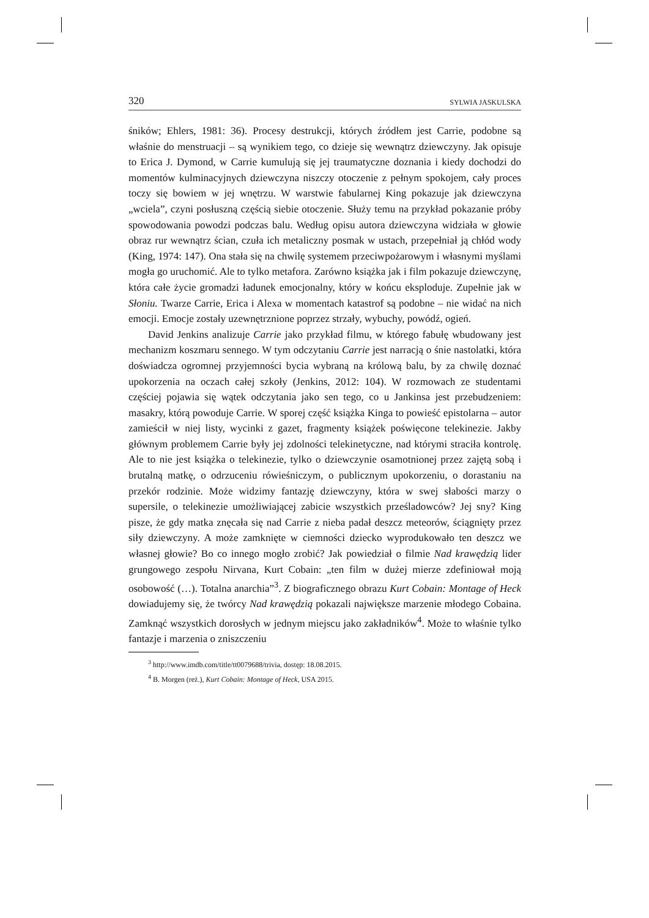320 SYLWIA JASKULSKA
śników; Ehlers, 1981: 36). Procesy destrukcji, których źródłem jest Carrie, podobne są właśnie do menstruacji – są wynikiem tego, co dzieje się wewnątrz dziewczyny. Jak opisuje to Erica J. Dymond, w Carrie kumulują się jej traumatyczne doznania i kiedy dochodzi do momentów kulminacyjnych dziewczyna niszczy otoczenie z pełnym spokojem, cały proces toczy się bowiem w jej wnętrzu. W warstwie fabularnej King pokazuje jak dziewczyna „wciela”, czyni posłuszną częścią siebie otoczenie. Służy temu na przykład pokazanie próby spowodowania powodzi podczas balu. Według opisu autora dziewczyna widziała w głowie obraz rur wewnątrz ścian, czuła ich metaliczny posmak w ustach, przepełniał ją chłód wody (King, 1974: 147). Ona stała się na chwilę systemem przeciwpożarowym i własnymi myślami mogła go uruchomić. Ale to tylko metafora. Zarówno książka jak i film pokazuje dziewczynę, która całe życie gromadzi ładunek emocjonalny, który w końcu eksploduje. Zupełnie jak w Słoniu. Twarze Carrie, Erica i Alexa w momentach katastrof są podobne – nie widać na nich emocji. Emocje zostały uzewnętrznione poprzez strzały, wybuchy, powódź, ogień.
David Jenkins analizuje Carrie jako przykład filmu, w którego fabułę wbudowany jest mechanizm koszmaru sennego. W tym odczytaniu Carrie jest narracją o śnie nastolatki, która doświadcza ogromnej przyjemności bycia wybraną na królową balu, by za chwilę doznać upokorzenia na oczach całej szkoły (Jenkins, 2012: 104). W rozmowach ze studentami częściej pojawia się wątek odczytania jako sen tego, co u Jankinsa jest przebudzeniem: masakry, którą powoduje Carrie. W sporej część książka Kinga to powieść epistolarna – autor zamieścił w niej listy, wycinki z gazet, fragmenty książek poświęcone telekinezie. Jakby głównym problemem Carrie były jej zdolności telekinetyczne, nad którymi straciła kontrolę. Ale to nie jest książka o telekinezie, tylko o dziewczynie osamotnionej przez zajętą sobą i brutalną matkę, o odrzuceniu rówieśniczym, o publicznym upokorzeniu, o dorastaniu na przekór rodzinie. Może widzimy fantazję dziewczyny, która w swej słabości marzy o supersile, o telekinezie umożliwiającej zabicie wszystkich prześladowców? Jej sny? King pisze, że gdy matka znęcała się nad Carrie z nieba padał deszcz meteorów, ściągnięty przez siły dziewczyny. A może zamknięte w ciemności dziecko wyprodukowało ten deszcz we własnej głowie? Bo co innego mogło zrobić? Jak powiedział o filmie Nad krawędzią lider grungowego zespołu Nirvana, Kurt Cobain: „ten film w dużej mierze zdefiniował moją osobowość (…). Totalna anarchia”<sup>3</sup>. Z biograficznego obrazu Kurt Cobain: Montage of Heck dowiadujemy się, że twórcy Nad krawędzią pokazali największe marzenie młodego Cobaina. Zamknąć wszystkich dorosłych w jednym miejscu jako zakładników<sup>4</sup>. Może to właśnie tylko fantazje i marzenia o zniszczeniu
<sup>3</sup> http://www.imdb.com/title/tt0079688/trivia, dostęp: 18.08.2015.
<sup>4</sup> B. Morgen (reż.), Kurt Cobain: Montage of Heck, USA 2015.